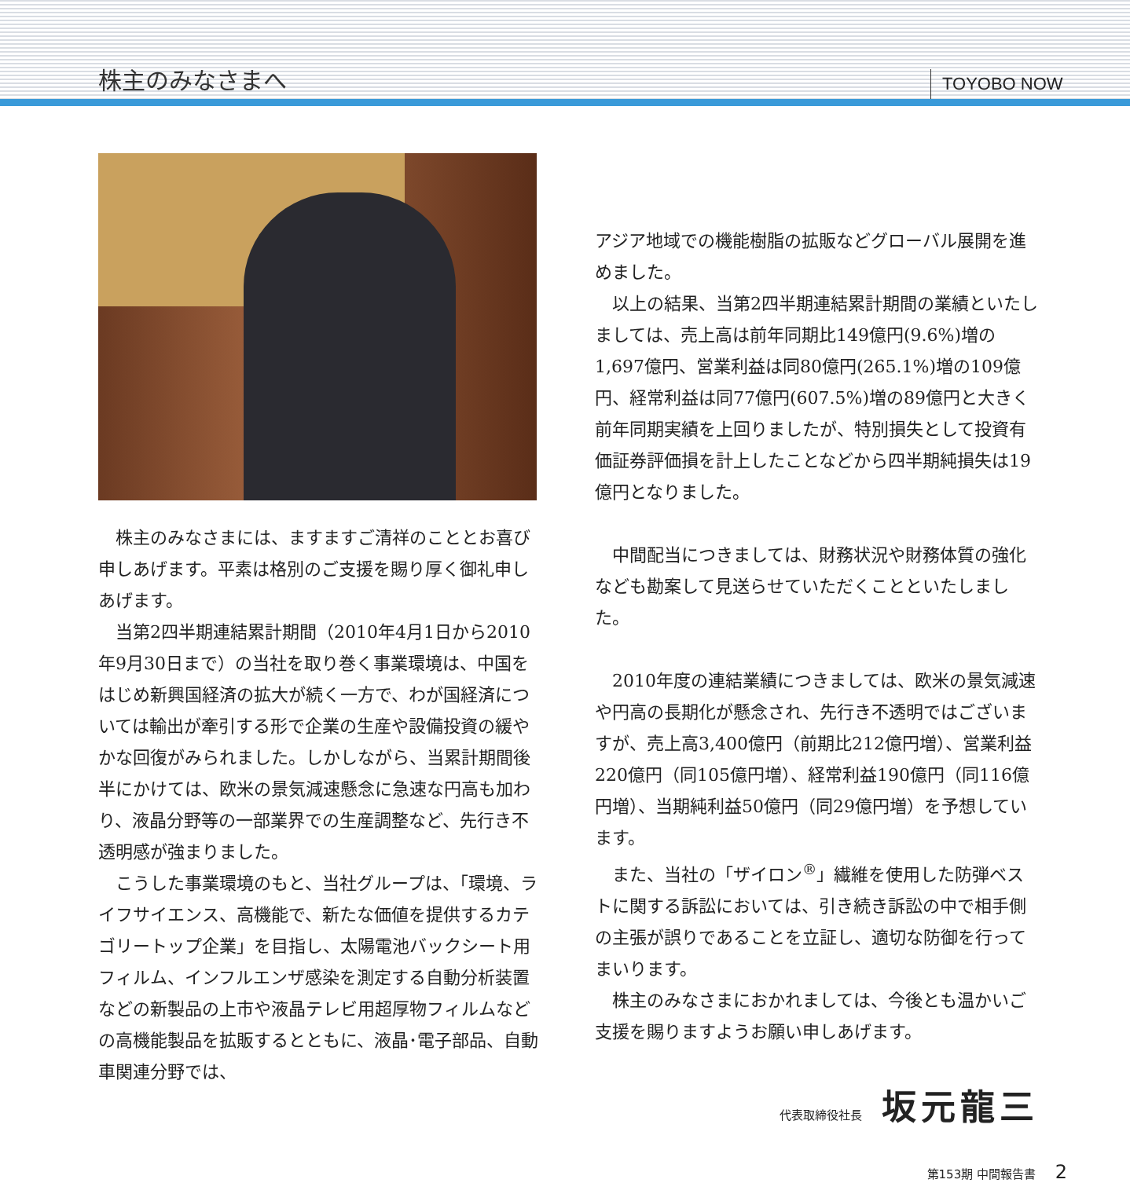株主のみなさまへ TOYOBO NOW
株主のみなさまには、ますますご清祥のこととお喜び申しあげます。平素は格別のご支援を賜り厚く御礼申しあげます。
当第2四半期連結累計期間（2010年4月1日から2010年9月30日まで）の当社を取り巻く事業環境は、中国をはじめ新興国経済の拡大が続く一方で、わが国経済については輸出が牽引する形で企業の生産や設備投資の緩やかな回復がみられました。しかしながら、当累計期間後半にかけては、欧米の景気減速懸念に急速な円高も加わり、液晶分野等の一部業界での生産調整など、先行き不透明感が強まりました。
こうした事業環境のもと、当社グループは、「環境、ライフサイエンス、高機能で、新たな価値を提供するカテゴリートップ企業」を目指し、太陽電池バックシート用フィルム、インフルエンザ感染を測定する自動分析装置などの新製品の上市や液晶テレビ用超厚物フィルムなどの高機能製品を拡販するとともに、液晶･電子部品、自動車関連分野では、
アジア地域での機能樹脂の拡販などグローバル展開を進めました。
以上の結果、当第2四半期連結累計期間の業績といたしましては、売上高は前年同期比149億円(9.6%)増の1,697億円、営業利益は同80億円(265.1%)増の109億円、経常利益は同77億円(607.5%)増の89億円と大きく前年同期実績を上回りましたが、特別損失として投資有価証券評価損を計上したことなどから四半期純損失は19億円となりました。
中間配当につきましては、財務状況や財務体質の強化なども勘案して見送らせていただくことといたしました。
2010年度の連結業績につきましては、欧米の景気減速や円高の長期化が懸念され、先行き不透明ではございますが、売上高3,400億円（前期比212億円増）、営業利益220億円（同105億円増）、経常利益190億円（同116億円増）、当期純利益50億円（同29億円増）を予想しています。
また、当社の「ザイロン<sup>®</sup>」繊維を使用した防弾ベストに関する訴訟においては、引き続き訴訟の中で相手側の主張が誤りであることを立証し、適切な防御を行ってまいります。
株主のみなさまにおかれましては、今後とも温かいご支援を賜りますようお願い申しあげます。
代表取締役社長 坂元龍三
第153期 中間報告書 2